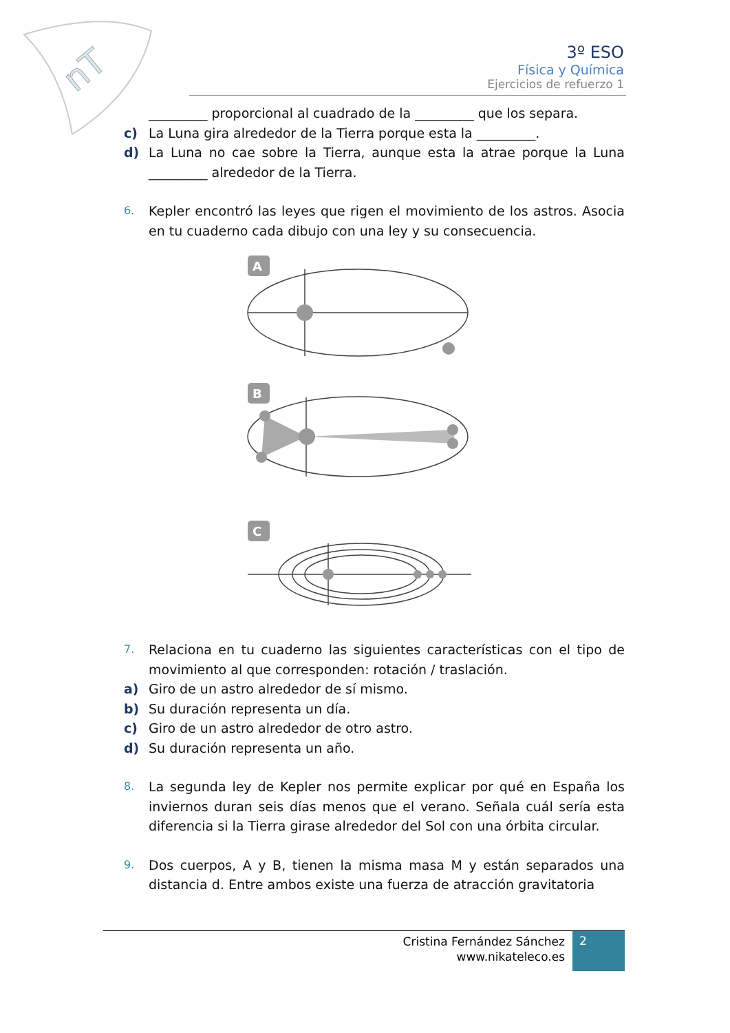nT
3º ESO
Física y Química
Ejercicios de refuerzo 1
_________ proporcional al cuadrado de la _________ que los separa.
c) La Luna gira alrededor de la Tierra porque esta la _________.
d) La Luna no cae sobre la Tierra, aunque esta la atrae porque la Luna _________ alrededor de la Tierra.
6. Kepler encontró las leyes que rigen el movimiento de los astros. Asocia en tu cuaderno cada dibujo con una ley y su consecuencia.
A
B
C
7. Relaciona en tu cuaderno las siguientes características con el tipo de movimiento al que corresponden: rotación / traslación.
a) Giro de un astro alrededor de sí mismo.
b) Su duración representa un día.
c) Giro de un astro alrededor de otro astro.
d) Su duración representa un año.
8. La segunda ley de Kepler nos permite explicar por qué en España los inviernos duran seis días menos que el verano. Señala cuál sería esta diferencia si la Tierra girase alrededor del Sol con una órbita circular.
9. Dos cuerpos, A y B, tienen la misma masa M y están separados una distancia d. Entre ambos existe una fuerza de atracción gravitatoria
Cristina Fernández Sánchez
www.nikateleco.es
2